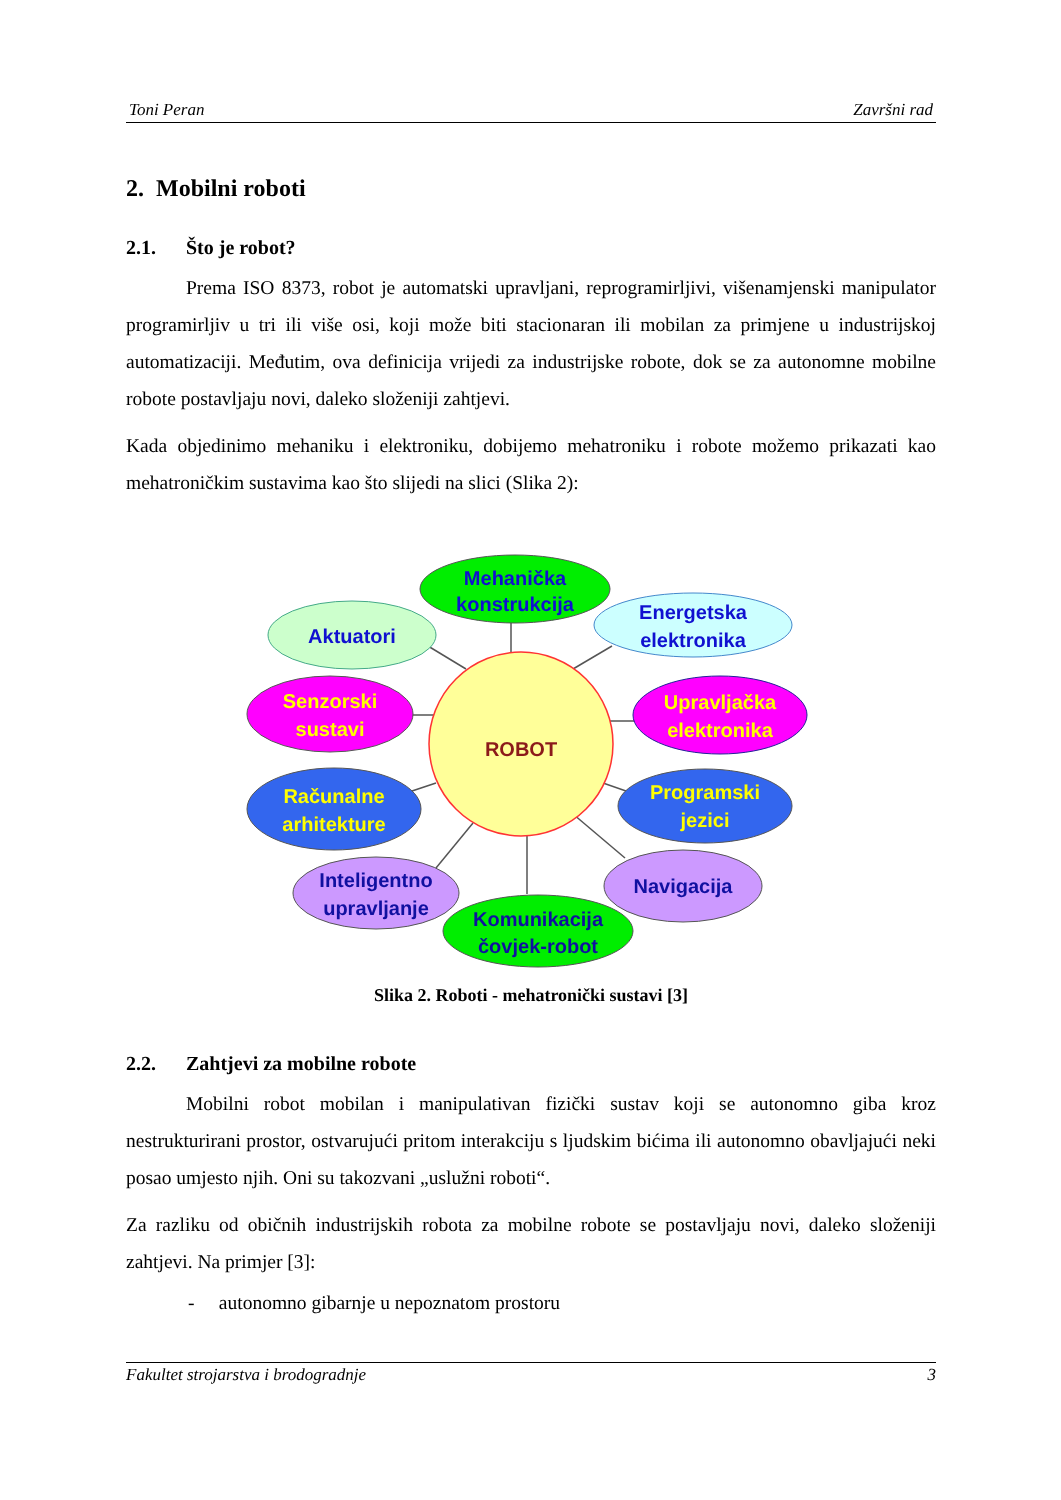Toni Peran Završni rad
2. Mobilni roboti
2.1. Što je robot?
Prema ISO 8373, robot je automatski upravljani, reprogramirljivi, višenamjenski manipulator programirljiv u tri ili više osi, koji može biti stacionaran ili mobilan za primjene u industrijskoj automatizaciji. Međutim, ova definicija vrijedi za industrijske robote, dok se za autonomne mobilne robote postavljaju novi, daleko složeniji zahtjevi.
Kada objedinimo mehaniku i elektroniku, dobijemo mehatroniku i robote možemo prikazati kao mehatroničkim sustavima kao što slijedi na slici (Slika 2):
Mehanička
konstrukcija
Aktuatori
Energetska
elektronika
Senzorski
sustavi
Upravljačka
elektronika
ROBOT
Računalne
arhitekture
Programski
jezici
Inteligentno
upravljanje
Navigacija
Komunikacija
čovjek-robot
Slika 2. Roboti - mehatronički sustavi [3]
2.2. Zahtjevi za mobilne robote
Mobilni robot mobilan i manipulativan fizički sustav koji se autonomno giba kroz nestrukturirani prostor, ostvarujući pritom interakciju s ljudskim bićima ili autonomno obavljajući neki posao umjesto njih. Oni su takozvani „uslužni roboti“.
Za razliku od običnih industrijskih robota za mobilne robote se postavljaju novi, daleko složeniji zahtjevi. Na primjer [3]:
- autonomno gibarnje u nepoznatom prostoru
Fakultet strojarstva i brodogradnje 3